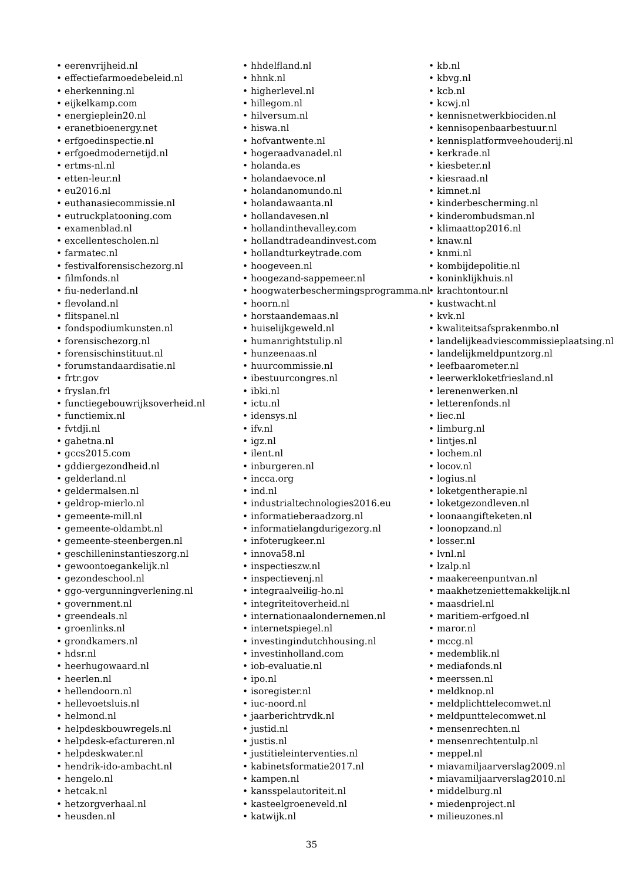• eerenvrijheid.nl
• effectiefarmoedebeleid.nl
• eherkenning.nl
• eijkelkamp.com
• energieplein20.nl
• eranetbioenergy.net
• erfgoedinspectie.nl
• erfgoedmodernetijd.nl
• ertms-nl.nl
• etten-leur.nl
• eu2016.nl
• euthanasiecommissie.nl
• eutruckplatooning.com
• examenblad.nl
• excellentescholen.nl
• farmatec.nl
• festivalforensischezorg.nl
• filmfonds.nl
• fiu-nederland.nl
• flevoland.nl
• flitspanel.nl
• fondspodiumkunsten.nl
• forensischezorg.nl
• forensischinstituut.nl
• forumstandaardisatie.nl
• frtr.gov
• fryslan.frl
• functiegebouwrijksoverheid.nl
• functiemix.nl
• fvtdji.nl
• gahetna.nl
• gccs2015.com
• gddiergezondheid.nl
• gelderland.nl
• geldermalsen.nl
• geldrop-mierlo.nl
• gemeente-mill.nl
• gemeente-oldambt.nl
• gemeente-steenbergen.nl
• geschilleninstantieszorg.nl
• gewoontoegankelijk.nl
• gezondeschool.nl
• ggo-vergunningverlening.nl
• government.nl
• greendeals.nl
• groenlinks.nl
• grondkamers.nl
• hdsr.nl
• heerhugowaard.nl
• heerlen.nl
• hellendoorn.nl
• hellevoetsluis.nl
• helmond.nl
• helpdeskbouwregels.nl
• helpdesk-efactureren.nl
• helpdeskwater.nl
• hendrik-ido-ambacht.nl
• hengelo.nl
• hetcak.nl
• hetzorgverhaal.nl
• heusden.nl
• hhdelfland.nl
• hhnk.nl
• higherlevel.nl
• hillegom.nl
• hilversum.nl
• hiswa.nl
• hofvantwente.nl
• hogeraadvanadel.nl
• holanda.es
• holandaevoce.nl
• holandanomundo.nl
• holandawaanta.nl
• hollandavesen.nl
• hollandinthevalley.com
• hollandtradeandinvest.com
• hollandturkeytrade.com
• hoogeveen.nl
• hoogezand-sappemeer.nl
• hoogwaterbeschermingsprogramma.nl
• hoorn.nl
• horstaandemaas.nl
• huiselijkgeweld.nl
• humanrightstulip.nl
• hunzeenaas.nl
• huurcommissie.nl
• ibestuurcongres.nl
• ibki.nl
• ictu.nl
• idensys.nl
• ifv.nl
• igz.nl
• ilent.nl
• inburgeren.nl
• incca.org
• ind.nl
• industrialtechnologies2016.eu
• informatieberaadzorg.nl
• informatielangdurigezorg.nl
• infoterugkeer.nl
• innova58.nl
• inspectieszw.nl
• inspectievenj.nl
• integraalveilig-ho.nl
• integriteitoverheid.nl
• internationaalondernemen.nl
• internetspiegel.nl
• investingindutchhousing.nl
• investinholland.com
• iob-evaluatie.nl
• ipo.nl
• isoregister.nl
• iuc-noord.nl
• jaarberichtrvdk.nl
• justid.nl
• justis.nl
• justitieleinterventies.nl
• kabinetsformatie2017.nl
• kampen.nl
• kansspelautoriteit.nl
• kasteelgroeneveld.nl
• katwijk.nl
• kb.nl
• kbvg.nl
• kcb.nl
• kcwj.nl
• kennisnetwerkbiociden.nl
• kennisopenbaarbestuur.nl
• kennisplatformveehouderij.nl
• kerkrade.nl
• kiesbeter.nl
• kiesraad.nl
• kimnet.nl
• kinderbescherming.nl
• kinderombudsman.nl
• klimaattop2016.nl
• knaw.nl
• knmi.nl
• kombijdepolitie.nl
• koninklijkhuis.nl
• krachtontour.nl
• kustwacht.nl
• kvk.nl
• kwaliteitsafsprakenmbo.nl
• landelijkeadviescommissieplaatsing.nl
• landelijkmeldpuntzorg.nl
• leefbaarometer.nl
• leerwerkloketfriesland.nl
• lerenenwerken.nl
• letterenfonds.nl
• liec.nl
• limburg.nl
• lintjes.nl
• lochem.nl
• locov.nl
• logius.nl
• loketgentherapie.nl
• loketgezondleven.nl
• loonaangifteketen.nl
• loonopzand.nl
• losser.nl
• lvnl.nl
• lzalp.nl
• maakereenpuntvan.nl
• maakhetzeniettemakkelijk.nl
• maasdriel.nl
• maritiem-erfgoed.nl
• maror.nl
• mccg.nl
• medemblik.nl
• mediafonds.nl
• meerssen.nl
• meldknop.nl
• meldplichttelecomwet.nl
• meldpunttelecomwet.nl
• mensenrechten.nl
• mensenrechtentulp.nl
• meppel.nl
• miavamiljaarverslag2009.nl
• miavamiljaarverslag2010.nl
• middelburg.nl
• miedenproject.nl
• milieuzones.nl
35